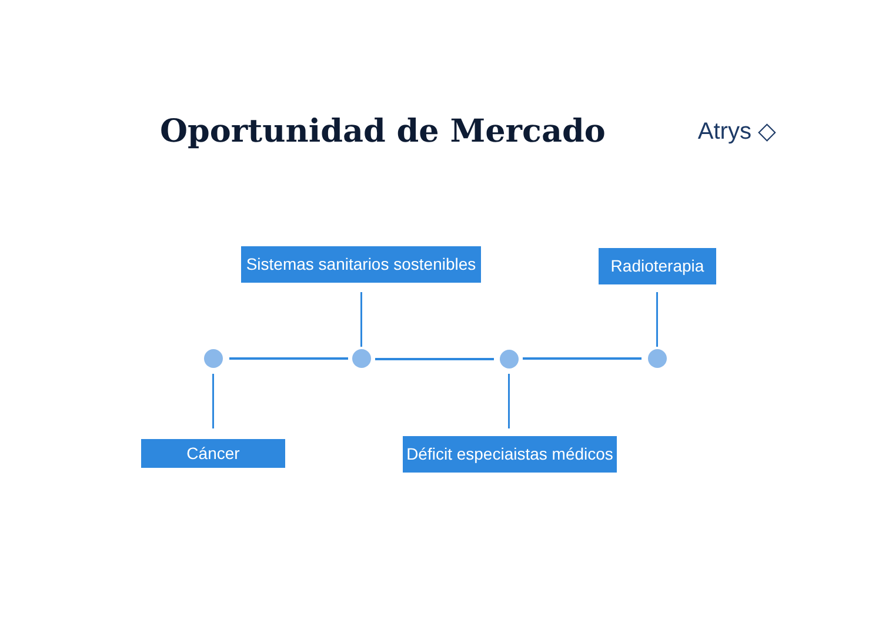Oportunidad de Mercado
Atrys ◇
Sistemas sanitarios sostenibles
Radioterapia
Cáncer
Déficit especiaistas médicos